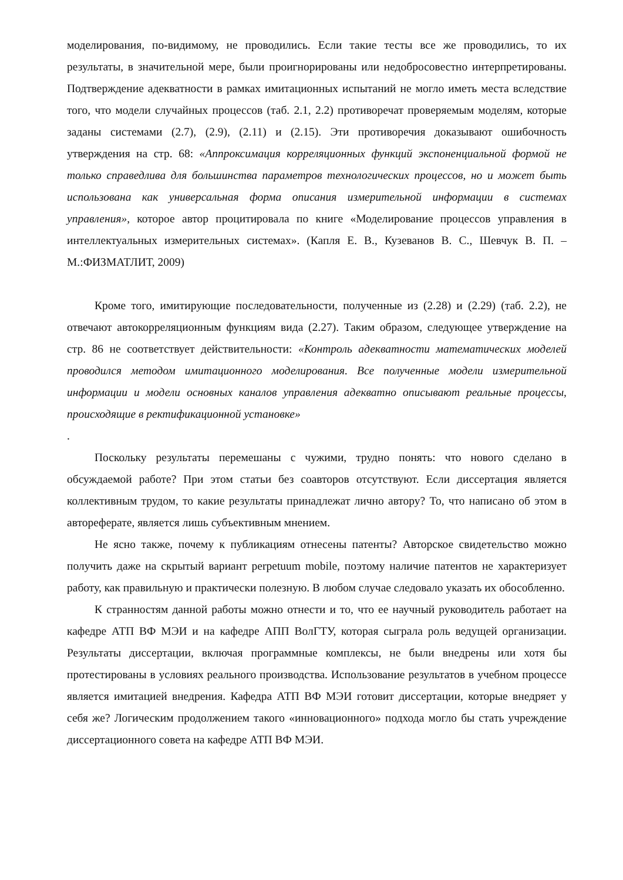моделирования, по-видимому, не проводились. Если такие тесты все же проводились, то их результаты, в значительной мере, были проигнорированы или недобросовестно интерпретированы. Подтверждение адекватности в рамках имитационных испытаний не могло иметь места вследствие того, что модели случайных процессов (таб. 2.1, 2.2) противоречат проверяемым моделям, которые заданы системами (2.7), (2.9), (2.11) и (2.15). Эти противоречия доказывают ошибочность утверждения на стр. 68: «Аппроксимация корреляционных функций экспоненциальной формой не только справедлива для большинства параметров технологических процессов, но и может быть использована как универсальная форма описания измерительной информации в системах управления», которое автор процитировала по книге «Моделирование процессов управления в интеллектуальных измерительных системах». (Капля Е. В., Кузеванов В. С., Шевчук В. П. – М.:ФИЗМАТЛИТ, 2009)
Кроме того, имитирующие последовательности, полученные из (2.28) и (2.29) (таб. 2.2), не отвечают автокорреляционным функциям вида (2.27). Таким образом, следующее утверждение на стр. 86 не соответствует действительности: «Контроль адекватности математических моделей проводился методом имитационного моделирования. Все полученные модели измерительной информации и модели основных каналов управления адекватно описывают реальные процессы, происходящие в ректификационной установке»
.
Поскольку результаты перемешаны с чужими, трудно понять: что нового сделано в обсуждаемой работе? При этом статьи без соавторов отсутствуют. Если диссертация является коллективным трудом, то какие результаты принадлежат лично автору? То, что написано об этом в автореферате, является лишь субъективным мнением.
Не ясно также, почему к публикациям отнесены патенты? Авторское свидетельство можно получить даже на скрытый вариант perpetuum mobile, поэтому наличие патентов не характеризует работу, как правильную и практически полезную. В любом случае следовало указать их обособленно.
К странностям данной работы можно отнести и то, что ее научный руководитель работает на кафедре АТП ВФ МЭИ и на кафедре АПП ВолГТУ, которая сыграла роль ведущей организации. Результаты диссертации, включая программные комплексы, не были внедрены или хотя бы протестированы в условиях реального производства. Использование результатов в учебном процессе является имитацией внедрения. Кафедра АТП ВФ МЭИ готовит диссертации, которые внедряет у себя же? Логическим продолжением такого «инновационного» подхода могло бы стать учреждение диссертационного совета на кафедре АТП ВФ МЭИ.